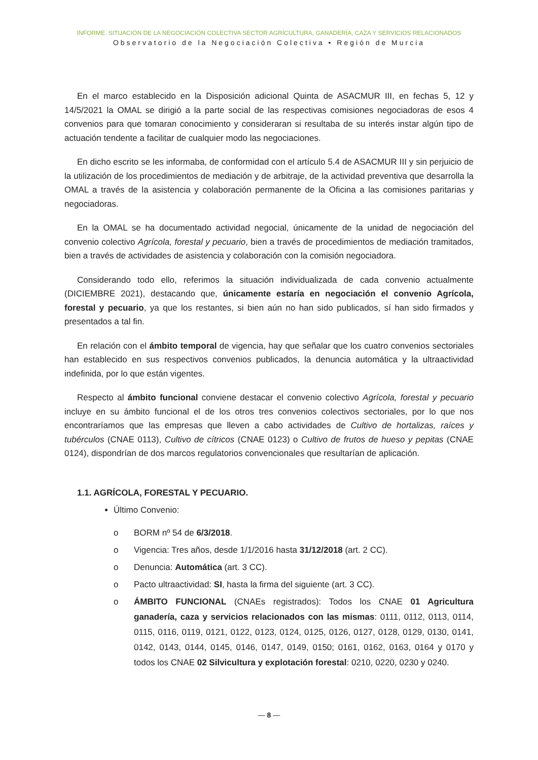INFORME. SITUACIÓN DE LA NEGOCIACIÓN COLECTIVA SECTOR AGRÍCULTURA, GANADERÍA, CAZA Y SERVICIOS RELACIONADOS
Observatorio de la Negociación Colectiva • Región de Murcia
En el marco establecido en la Disposición adicional Quinta de ASACMUR III, en fechas 5, 12 y 14/5/2021 la OMAL se dirigió a la parte social de las respectivas comisiones negociadoras de esos 4 convenios para que tomaran conocimiento y consideraran si resultaba de su interés instar algún tipo de actuación tendente a facilitar de cualquier modo las negociaciones.
En dicho escrito se les informaba, de conformidad con el artículo 5.4 de ASACMUR III y sin perjuicio de la utilización de los procedimientos de mediación y de arbitraje, de la actividad preventiva que desarrolla la OMAL a través de la asistencia y colaboración permanente de la Oficina a las comisiones paritarias y negociadoras.
En la OMAL se ha documentado actividad negocial, únicamente de la unidad de negociación del convenio colectivo Agrícola, forestal y pecuario, bien a través de procedimientos de mediación tramitados, bien a través de actividades de asistencia y colaboración con la comisión negociadora.
Considerando todo ello, referimos la situación individualizada de cada convenio actualmente (DICIEMBRE 2021), destacando que, únicamente estaría en negociación el convenio Agrícola, forestal y pecuario, ya que los restantes, si bien aún no han sido publicados, sí han sido firmados y presentados a tal fin.
En relación con el ámbito temporal de vigencia, hay que señalar que los cuatro convenios sectoriales han establecido en sus respectivos convenios publicados, la denuncia automática y la ultraactividad indefinida, por lo que están vigentes.
Respecto al ámbito funcional conviene destacar el convenio colectivo Agrícola, forestal y pecuario incluye en su ámbito funcional el de los otros tres convenios colectivos sectoriales, por lo que nos encontraríamos que las empresas que lleven a cabo actividades de Cultivo de hortalizas, raíces y tubérculos (CNAE 0113), Cultivo de cítricos (CNAE 0123) o Cultivo de frutos de hueso y pepitas (CNAE 0124), dispondrían de dos marcos regulatorios convencionales que resultarían de aplicación.
1.1. AGRÍCOLA, FORESTAL Y PECUARIO.
Último Convenio:
o BORM nº 54 de 6/3/2018.
o Vigencia: Tres años, desde 1/1/2016 hasta 31/12/2018 (art. 2 CC).
o Denuncia: Automática (art. 3 CC).
o Pacto ultraactividad: SI, hasta la firma del siguiente (art. 3 CC).
o ÁMBITO FUNCIONAL (CNAEs registrados): Todos los CNAE 01 Agricultura ganadería, caza y servicios relacionados con las mismas: 0111, 0112, 0113, 0114, 0115, 0116, 0119, 0121, 0122, 0123, 0124, 0125, 0126, 0127, 0128, 0129, 0130, 0141, 0142, 0143, 0144, 0145, 0146, 0147, 0149, 0150; 0161, 0162, 0163, 0164 y 0170 y todos los CNAE 02 Silvicultura y explotación forestal: 0210, 0220, 0230 y 0240.
— 8 —